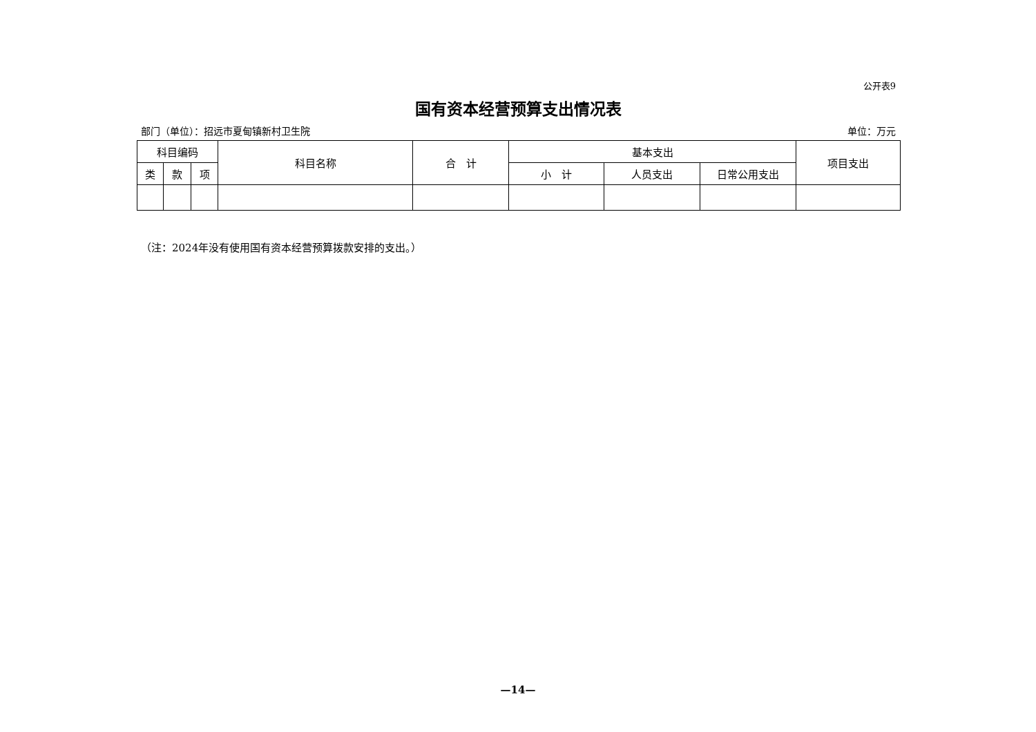公开表9
国有资本经营预算支出情况表
部门（单位）：招远市夏甸镇新村卫生院 单位：万元
| 科目编码 | | | 科目名称 | 合 计 | 基本支出 | | | 项目支出 |
| --- | --- | --- | --- | --- | --- | --- | --- | --- |
| 类 | 款 | 项 | | | 小 计 | 人员支出 | 日常公用支出 | |
（注：2024年没有使用国有资本经营预算拨款安排的支出。）
—14—